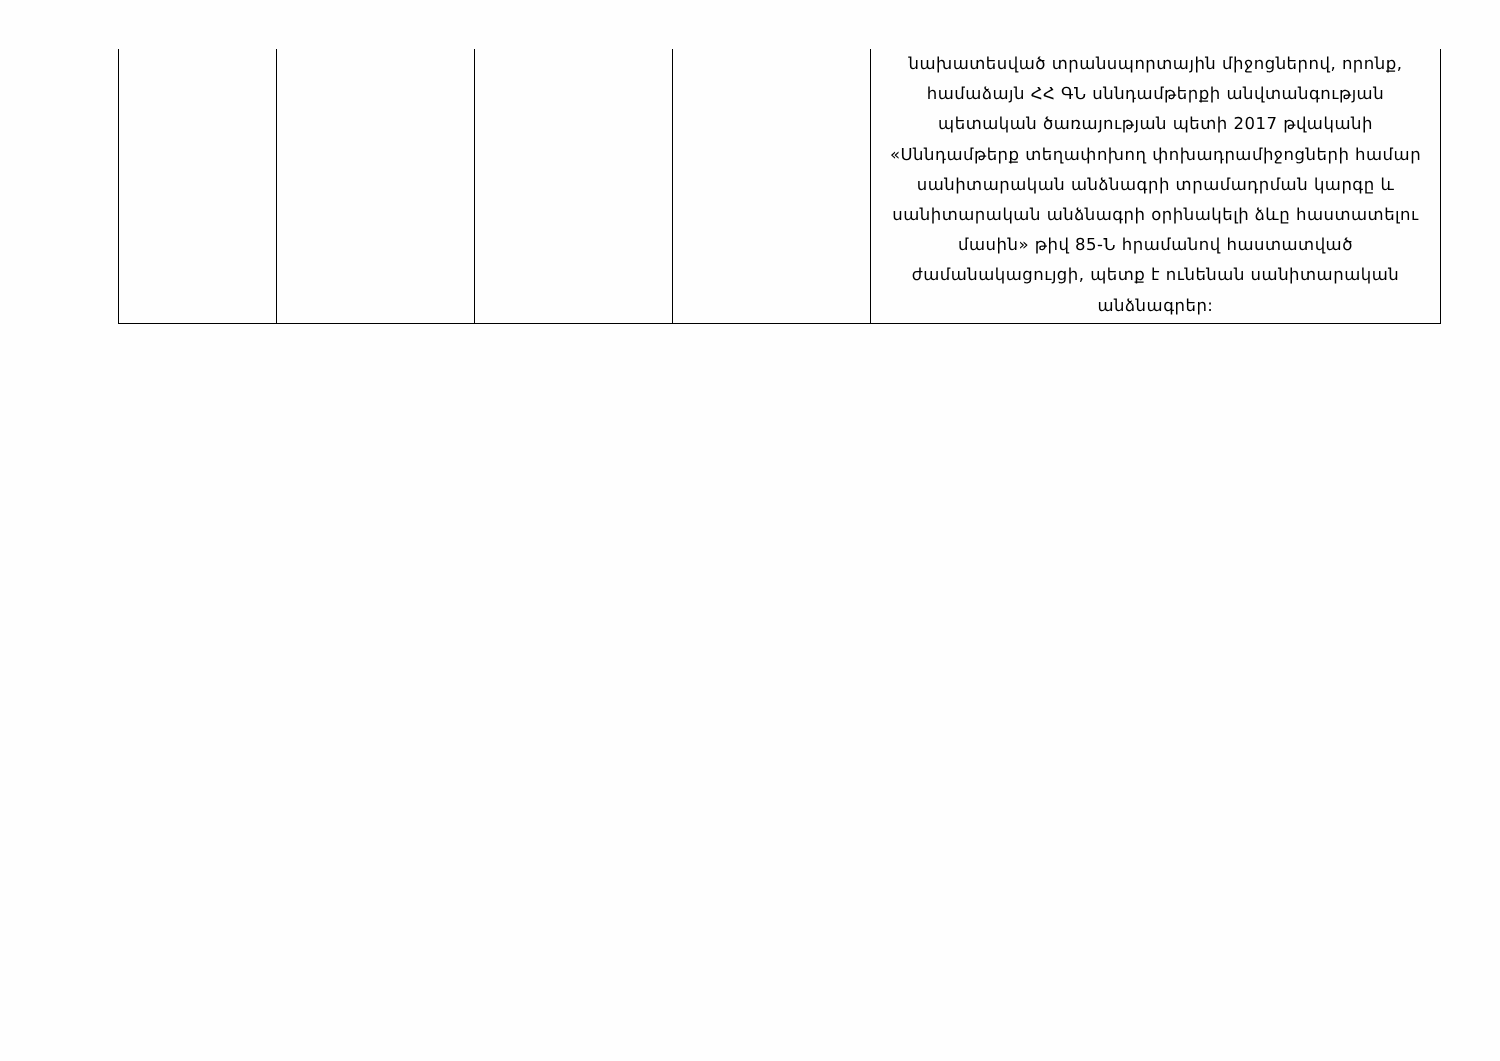| | | | | նախատեսված տրանսպորտային միջոցներով, որոնք, համաձայն ՀՀ ԳՆ սննդամթերքի անվտանգության պետական ծառայության պետի 2017 թվականի «Սննդամթերք տեղափոխող փոխադրամիջոցների համար սանիտարական անձնագրի տրամադրման կարգը և սանիտարական անձնագրի օրինակելի ձևը հաստատելու մասին» թիվ 85-Ն հրամանով հաստատված ժամանակացույցի, պետք է ունենան սանիտարական անձնագրեր: |